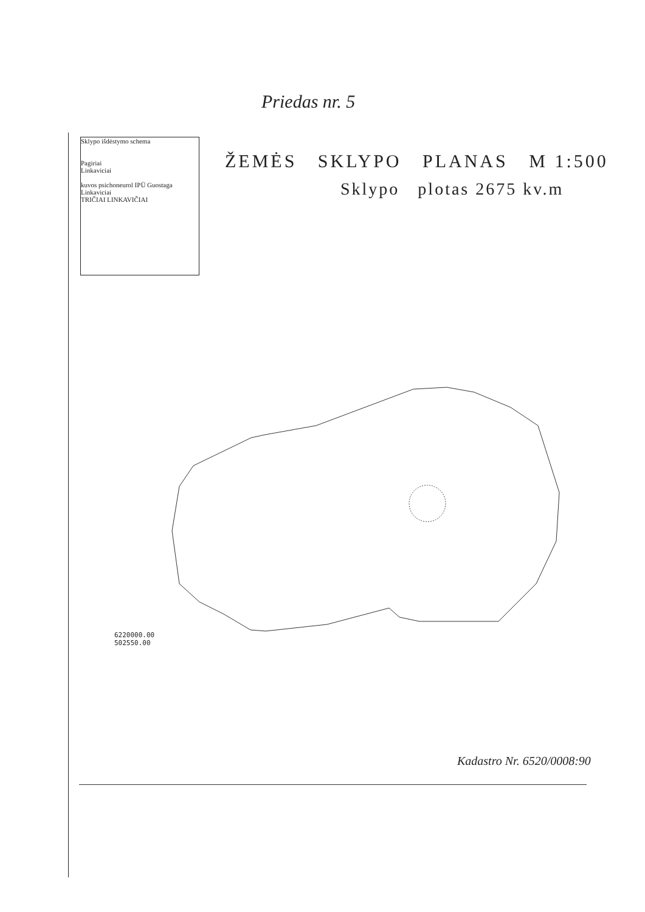Priedas nr. 5
Sklypo išdėstymo schema
Pagiriai
Linkaviciai
kuvos psichoneurol IPŪ Guostaga
Linkaviciai
TRIČIAI LINKAVIČIAI
ŽEMĖS SKLYPO PLANAS M 1:500
Sklypo plotas 2675 kv.m
6220000.00
502550.00
Kadastro Nr. 6520/0008:90